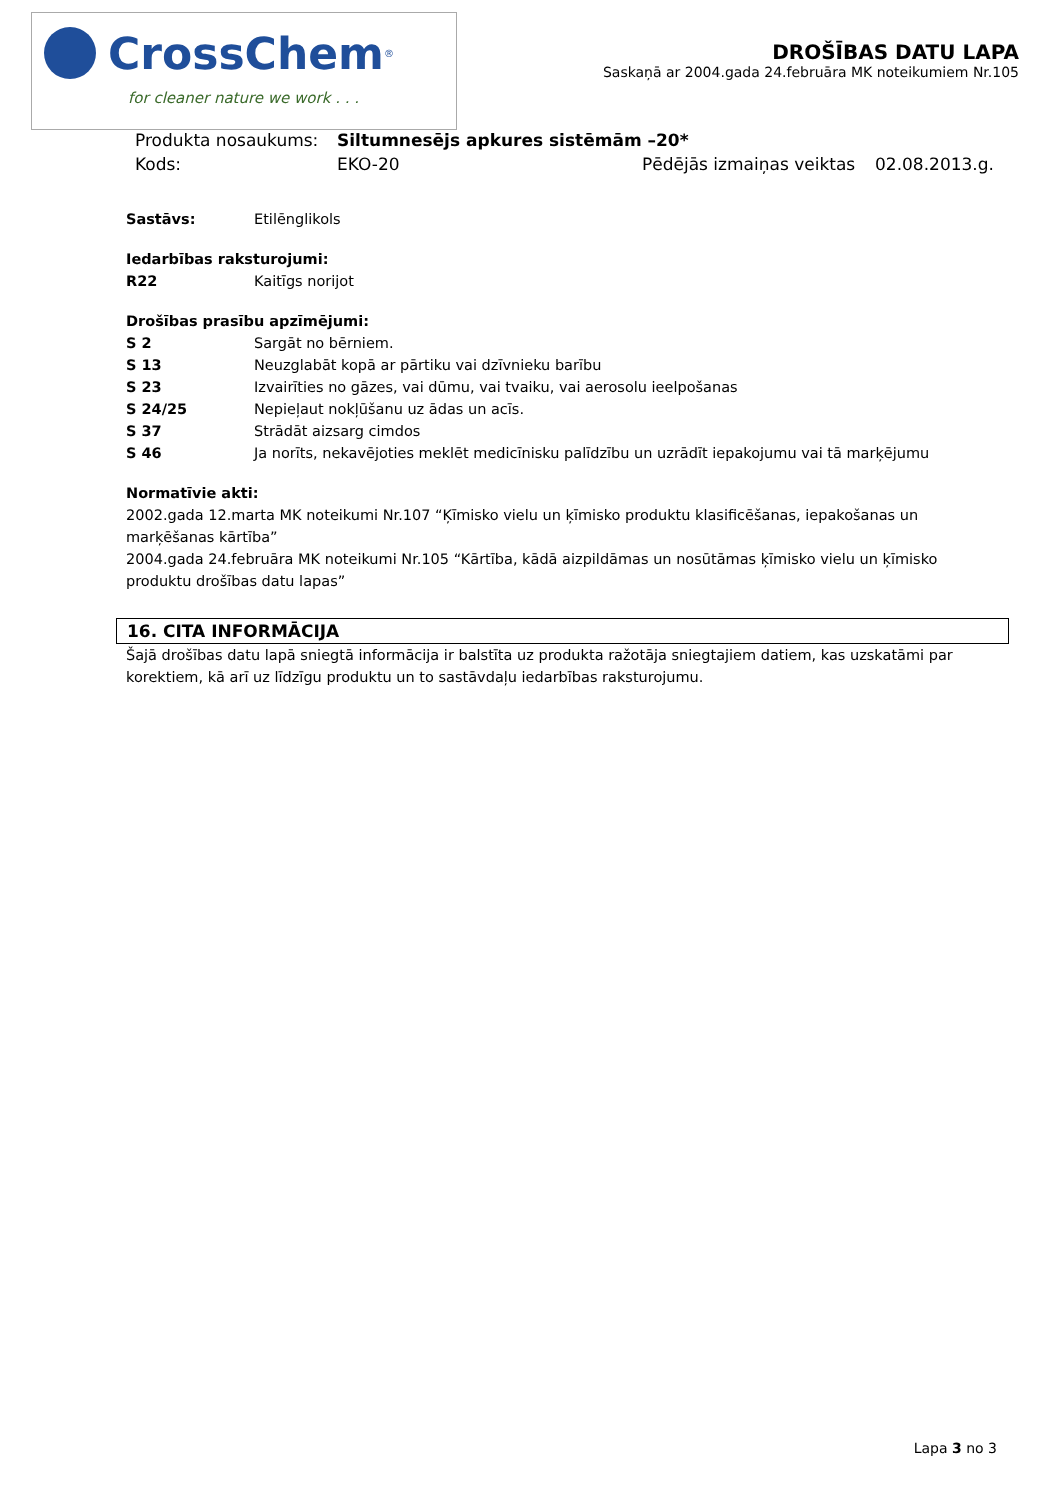CrossChem<sup>®</sup>
for cleaner nature we work . . .
DROŠĪBAS DATU LAPA
Saskaņā ar 2004.gada 24.februāra MK noteikumiem Nr.105
| Produkta nosaukums: | Siltumnesējs apkures sistēmām –20* | | |
| Kods: | EKO-20 | Pēdējās izmaiņas veiktas | 02.08.2013.g. |
Sastāvs: Etilēnglikols
Iedarbības raksturojumi:
R22 Kaitīgs norijot
Drošības prasību apzīmējumi:
S 2 Sargāt no bērniem.
S 13 Neuzglabāt kopā ar pārtiku vai dzīvnieku barību
S 23 Izvairīties no gāzes, vai dūmu, vai tvaiku, vai aerosolu ieelpošanas
S 24/25 Nepieļaut nokļūšanu uz ādas un acīs.
S 37 Strādāt aizsarg cimdos
S 46 Ja norīts, nekavējoties meklēt medicīnisku palīdzību un uzrādīt iepakojumu vai tā marķējumu
Normatīvie akti:
2002.gada 12.marta MK noteikumi Nr.107 “Ķīmisko vielu un ķīmisko produktu klasificēšanas, iepakošanas un marķēšanas kārtība”
2004.gada 24.februāra MK noteikumi Nr.105 “Kārtība, kādā aizpildāmas un nosūtāmas ķīmisko vielu un ķīmisko produktu drošības datu lapas”
16. CITA INFORMĀCIJA
Šajā drošības datu lapā sniegtā informācija ir balstīta uz produkta ražotāja sniegtajiem datiem, kas uzskatāmi par korektiem, kā arī uz līdzīgu produktu un to sastāvdaļu iedarbības raksturojumu.
Lapa 3 no 3